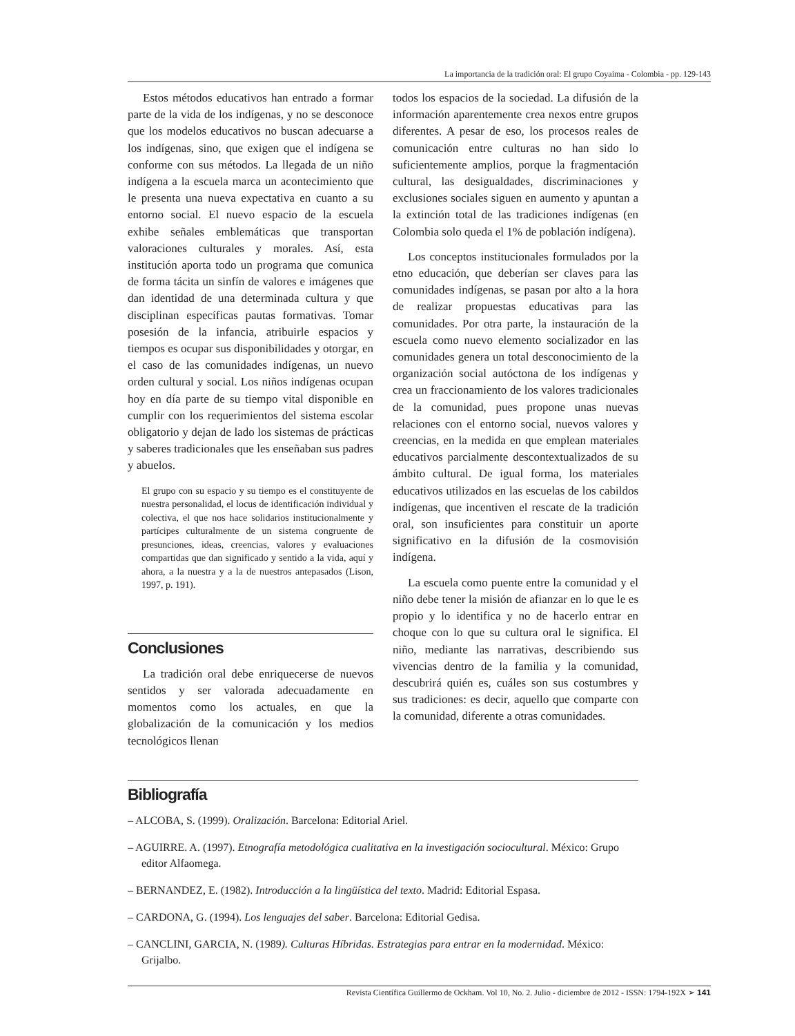La importancia de la tradición oral: El grupo Coyaima - Colombia - pp. 129-143
Estos métodos educativos han entrado a formar parte de la vida de los indígenas, y no se desconoce que los modelos educativos no buscan adecuarse a los indígenas, sino, que exigen que el indígena se conforme con sus métodos. La llegada de un niño indígena a la escuela marca un acontecimiento que le presenta una nueva expectativa en cuanto a su entorno social. El nuevo espacio de la escuela exhibe señales emblemáticas que transportan valoraciones culturales y morales. Así, esta institución aporta todo un programa que comunica de forma tácita un sinfín de valores e imágenes que dan identidad de una determinada cultura y que disciplinan específicas pautas formativas. Tomar posesión de la infancia, atribuirle espacios y tiempos es ocupar sus disponibilidades y otorgar, en el caso de las comunidades indígenas, un nuevo orden cultural y social. Los niños indígenas ocupan hoy en día parte de su tiempo vital disponible en cumplir con los requerimientos del sistema escolar obligatorio y dejan de lado los sistemas de prácticas y saberes tradicionales que les enseñaban sus padres y abuelos.
El grupo con su espacio y su tiempo es el constituyente de nuestra personalidad, el locus de identificación individual y colectiva, el que nos hace solidarios institucionalmente y partícipes culturalmente de un sistema congruente de presunciones, ideas, creencias, valores y evaluaciones compartidas que dan significado y sentido a la vida, aquí y ahora, a la nuestra y a la de nuestros antepasados (Lison, 1997, p. 191).
Conclusiones
La tradición oral debe enriquecerse de nuevos sentidos y ser valorada adecuadamente en momentos como los actuales, en que la globalización de la comunicación y los medios tecnológicos llenan
todos los espacios de la sociedad. La difusión de la información aparentemente crea nexos entre grupos diferentes. A pesar de eso, los procesos reales de comunicación entre culturas no han sido lo suficientemente amplios, porque la fragmentación cultural, las desigualdades, discriminaciones y exclusiones sociales siguen en aumento y apuntan a la extinción total de las tradiciones indígenas (en Colombia solo queda el 1% de población indígena).
Los conceptos institucionales formulados por la etno educación, que deberían ser claves para las comunidades indígenas, se pasan por alto a la hora de realizar propuestas educativas para las comunidades. Por otra parte, la instauración de la escuela como nuevo elemento socializador en las comunidades genera un total desconocimiento de la organización social autóctona de los indígenas y crea un fraccionamiento de los valores tradicionales de la comunidad, pues propone unas nuevas relaciones con el entorno social, nuevos valores y creencias, en la medida en que emplean materiales educativos parcialmente descontextualizados de su ámbito cultural. De igual forma, los materiales educativos utilizados en las escuelas de los cabildos indígenas, que incentiven el rescate de la tradición oral, son insuficientes para constituir un aporte significativo en la difusión de la cosmovisión indígena.
La escuela como puente entre la comunidad y el niño debe tener la misión de afianzar en lo que le es propio y lo identifica y no de hacerlo entrar en choque con lo que su cultura oral le significa. El niño, mediante las narrativas, describiendo sus vivencias dentro de la familia y la comunidad, descubrirá quién es, cuáles son sus costumbres y sus tradiciones: es decir, aquello que comparte con la comunidad, diferente a otras comunidades.
Bibliografía
– ALCOBA, S. (1999). Oralización. Barcelona: Editorial Ariel.
– AGUIRRE. A. (1997). Etnografía metodológica cualitativa en la investigación sociocultural. México: Grupo editor Alfaomega.
– BERNANDEZ, E. (1982). Introducción a la lingüística del texto. Madrid: Editorial Espasa.
– CARDONA, G. (1994). Los lenguajes del saber. Barcelona: Editorial Gedisa.
– CANCLINI, GARCIA, N. (1989). Culturas Híbridas. Estrategias para entrar en la modernidad. México: Grijalbo.
Revista Científica Guillermo de Ockham. Vol 10, No. 2. Julio - diciembre de 2012 - ISSN: 1794-192X ➢ 141